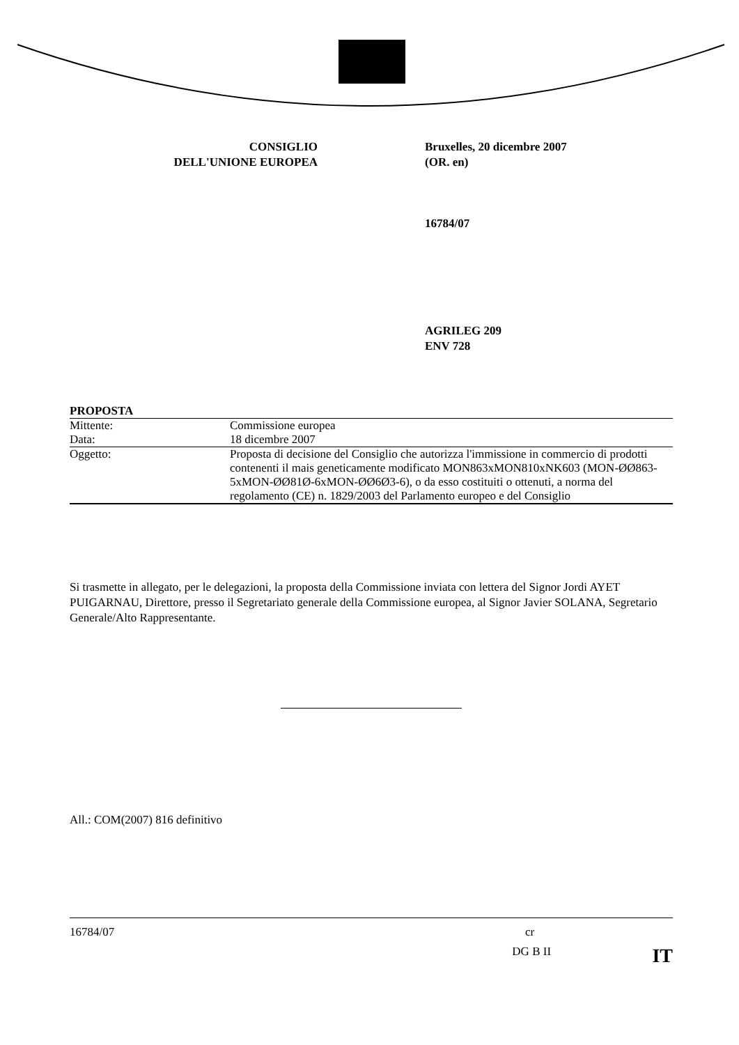CONSIGLIO
DELL'UNIONE EUROPEA
Bruxelles, 20 dicembre 2007
(OR. en)
16784/07
AGRILEG 209
ENV 728
PROPOSTA
| Mittente: | Commissione europea |
| Data: | 18 dicembre 2007 |
| Oggetto: | Proposta di decisione del Consiglio che autorizza l'immissione in commercio di prodotti contenenti il mais geneticamente modificato MON863xMON810xNK603 (MON-ØØ863-5xMON-ØØ81Ø-6xMON-ØØ6Ø3-6), o da esso costituiti o ottenuti, a norma del regolamento (CE) n. 1829/2003 del Parlamento europeo e del Consiglio |
Si trasmette in allegato, per le delegazioni, la proposta della Commissione inviata con lettera del Signor Jordi AYET PUIGARNAU, Direttore, presso il Segretariato generale della Commissione europea, al Signor Javier SOLANA, Segretario Generale/Alto Rappresentante.
All.: COM(2007) 816 definitivo
16784/07 cr
DG B II IT